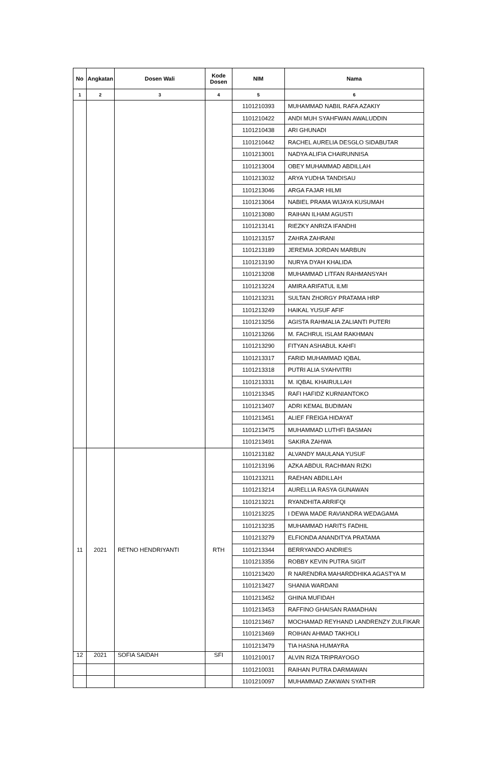| No | Angkatan | Dosen Wali | Kode Dosen | NIM | Nama |
| --- | --- | --- | --- | --- | --- |
| 1 | 2 | 3 | 4 | 5 | 6 |
| | | | | 1101210393 | MUHAMMAD NABIL RAFA AZAKIY |
| | | | | 1101210422 | ANDI MUH SYAHFWAN AWALUDDIN |
| | | | | 1101210438 | ARI GHUNADI |
| | | | | 1101210442 | RACHEL AURELIA DESGLO SIDABUTAR |
| | | | | 1101213001 | NADYA ALIFIA CHAIRUNNISA |
| | | | | 1101213004 | OBEY MUHAMMAD ABDILLAH |
| | | | | 1101213032 | ARYA YUDHA TANDISAU |
| | | | | 1101213046 | ARGA FAJAR HILMI |
| | | | | 1101213064 | NABIEL PRAMA WIJAYA KUSUMAH |
| | | | | 1101213080 | RAIHAN ILHAM AGUSTI |
| | | | | 1101213141 | RIEZKY ANRIZA IFANDHI |
| | | | | 1101213157 | ZAHRA ZAHRANI |
| | | | | 1101213189 | JEREMIA JORDAN MARBUN |
| | | | | 1101213190 | NURYA DYAH KHALIDA |
| | | | | 1101213208 | MUHAMMAD LITFAN RAHMANSYAH |
| | | | | 1101213224 | AMIRA ARIFATUL ILMI |
| | | | | 1101213231 | SULTAN ZHORGY PRATAMA HRP |
| | | | | 1101213249 | HAIKAL YUSUF AFIF |
| | | | | 1101213256 | AGISTA RAHMALIA ZALIANTI PUTERI |
| | | | | 1101213266 | M. FACHRUL ISLAM RAKHMAN |
| | | | | 1101213290 | FITYAN ASHABUL KAHFI |
| | | | | 1101213317 | FARID MUHAMMAD IQBAL |
| | | | | 1101213318 | PUTRI ALIA SYAHVITRI |
| | | | | 1101213331 | M. IQBAL KHAIRULLAH |
| | | | | 1101213345 | RAFI HAFIDZ KURNIANTOKO |
| | | | | 1101213407 | ADRI KEMAL BUDIMAN |
| | | | | 1101213451 | ALIEF FREIGA HIDAYAT |
| | | | | 1101213475 | MUHAMMAD LUTHFI BASMAN |
| | | | | 1101213491 | SAKIRA ZAHWA |
| 11 | 2021 | RETNO HENDRIYANTI | RTH | 1101213182 | ALVANDY MAULANA YUSUF |
| | | | | 1101213196 | AZKA ABDUL RACHMAN RIZKI |
| | | | | 1101213211 | RAEHAN ABDILLAH |
| | | | | 1101213214 | AURELLIA RASYA GUNAWAN |
| | | | | 1101213221 | RYANDHITA ARRIFQI |
| | | | | 1101213225 | I DEWA MADE RAVIANDRA WEDAGAMA |
| | | | | 1101213235 | MUHAMMAD HARITS FADHIL |
| | | | | 1101213279 | ELFIONDA ANANDITYA PRATAMA |
| | | | | 1101213344 | BERRYANDO ANDRIES |
| | | | | 1101213356 | ROBBY KEVIN PUTRA SIGIT |
| | | | | 1101213420 | R NARENDRA MAHARDDHIKA AGASTYA M |
| | | | | 1101213427 | SHANIA WARDANI |
| | | | | 1101213452 | GHINA MUFIDAH |
| | | | | 1101213453 | RAFFINO GHAISAN RAMADHAN |
| | | | | 1101213467 | MOCHAMAD REYHAND LANDRENZY ZULFIKAR |
| | | | | 1101213469 | ROIHAN AHMAD TAKHOLI |
| | | | | 1101213479 | TIA HASNA HUMAYRA |
| 12 | 2021 | SOFIA SAIDAH | SFI | 1101210017 | ALVIN RIZA TRIPRAYOGO |
| | | | | 1101210031 | RAIHAN PUTRA DARMAWAN |
| | | | | 1101210097 | MUHAMMAD ZAKWAN SYATHIR |